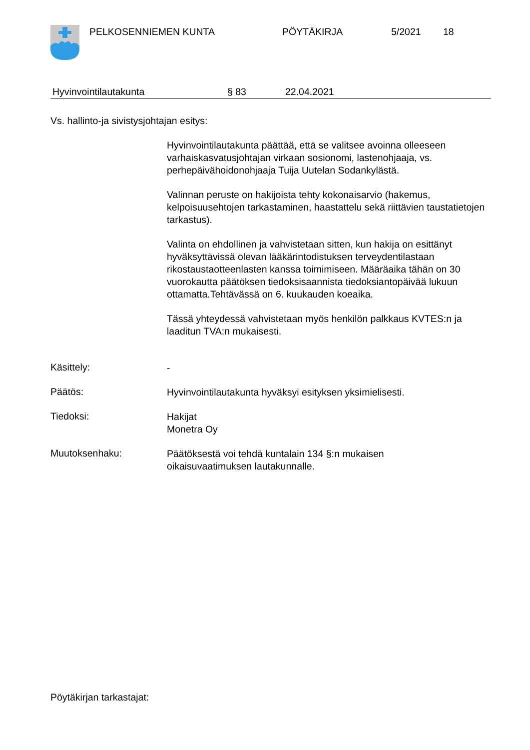PELKOSENNIEMEN KUNTA PÖYTÄKIRJA 5/2021 18
Hyvinvointilautakunta § 83 22.04.2021
Vs. hallinto-ja sivistysjohtajan esitys:
Hyvinvointilautakunta päättää, että se valitsee avoinna olleeseen varhaiskasvatusjohtajan virkaan sosionomi, lastenohjaaja, vs. perhepäivähoidonohjaaja Tuija Uutelan Sodankylästä.
Valinnan peruste on hakijoista tehty kokonaisarvio (hakemus, kelpoisuusehtojen tarkastaminen, haastattelu sekä riittävien taustatietojen tarkastus).
Valinta on ehdollinen ja vahvistetaan sitten, kun hakija on esittänyt hyväksyttävissä olevan lääkärintodistuksen terveydentilastaan rikostaustaotteenlasten kanssa toimimiseen. Määräaika tähän on 30 vuorokautta päätöksen tiedoksisaannista tiedoksiantopäivää lukuun ottamatta.Tehtävässä on 6. kuukauden koeaika.
Tässä yhteydessä vahvistetaan myös henkilön palkkaus KVTES:n ja laaditun TVA:n mukaisesti.
Käsittely:
-
Päätös:
Hyvinvointilautakunta hyväksyi esityksen yksimielisesti.
Tiedoksi:
Hakijat
Monetra Oy
Muutoksenhaku:
Päätöksestä voi tehdä kuntalain 134 §:n mukaisen
oikaisuvaatimuksen lautakunnalle.
Pöytäkirjan tarkastajat: